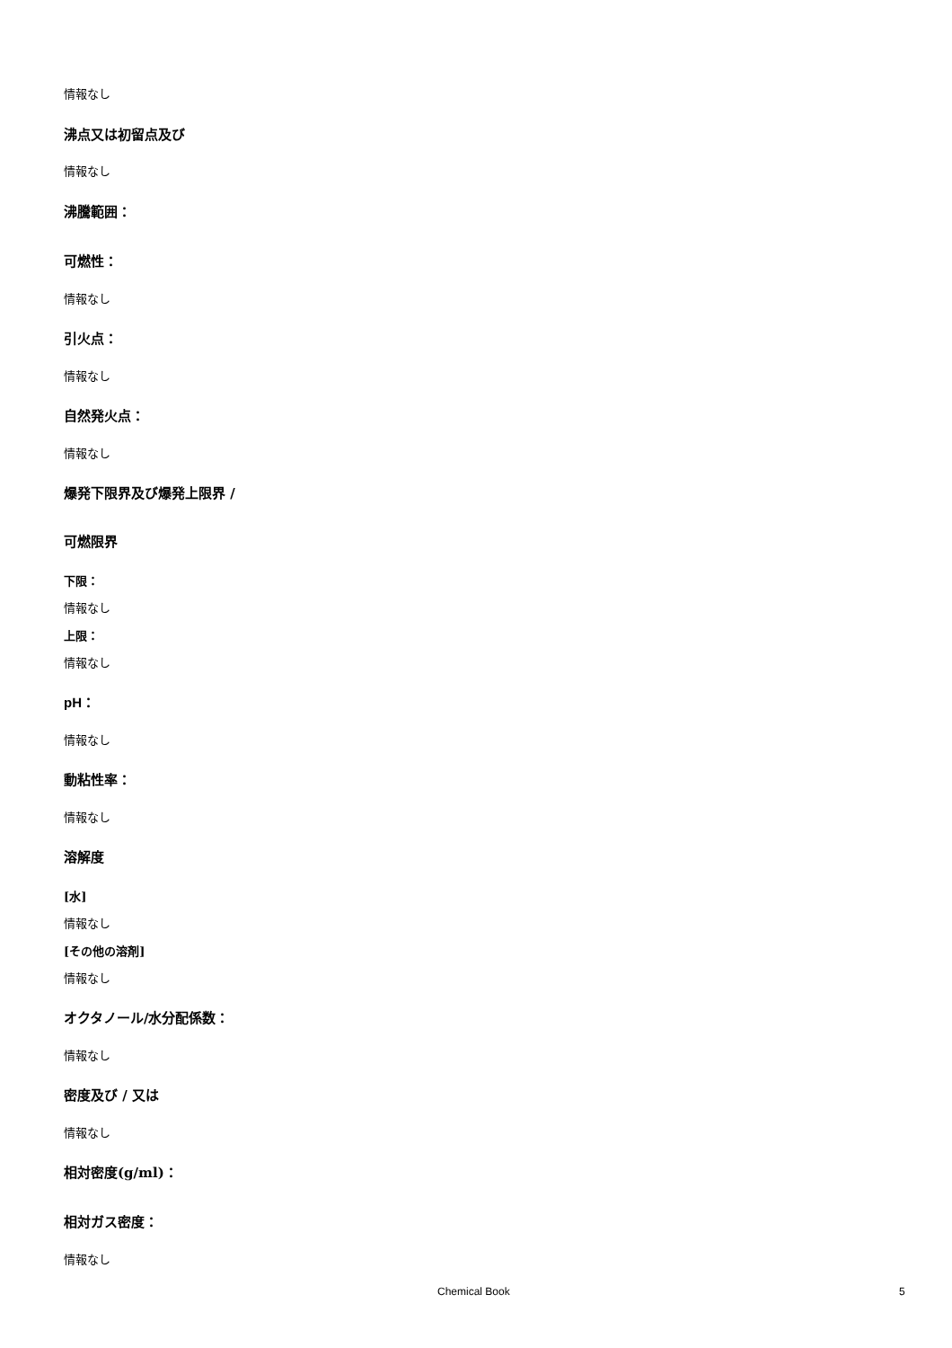情報なし
沸点又は初留点及び
情報なし
沸騰範囲：
可燃性：
情報なし
引火点：
情報なし
自然発火点：
情報なし
爆発下限界及び爆発上限界 /
可燃限界
下限：
情報なし
上限：
情報なし
pH：
情報なし
動粘性率：
情報なし
溶解度
[水]
情報なし
[その他の溶剤]
情報なし
オクタノール/水分配係数：
情報なし
密度及び / 又は
情報なし
相対密度(g/ml)：
相対ガス密度：
情報なし
Chemical Book 5